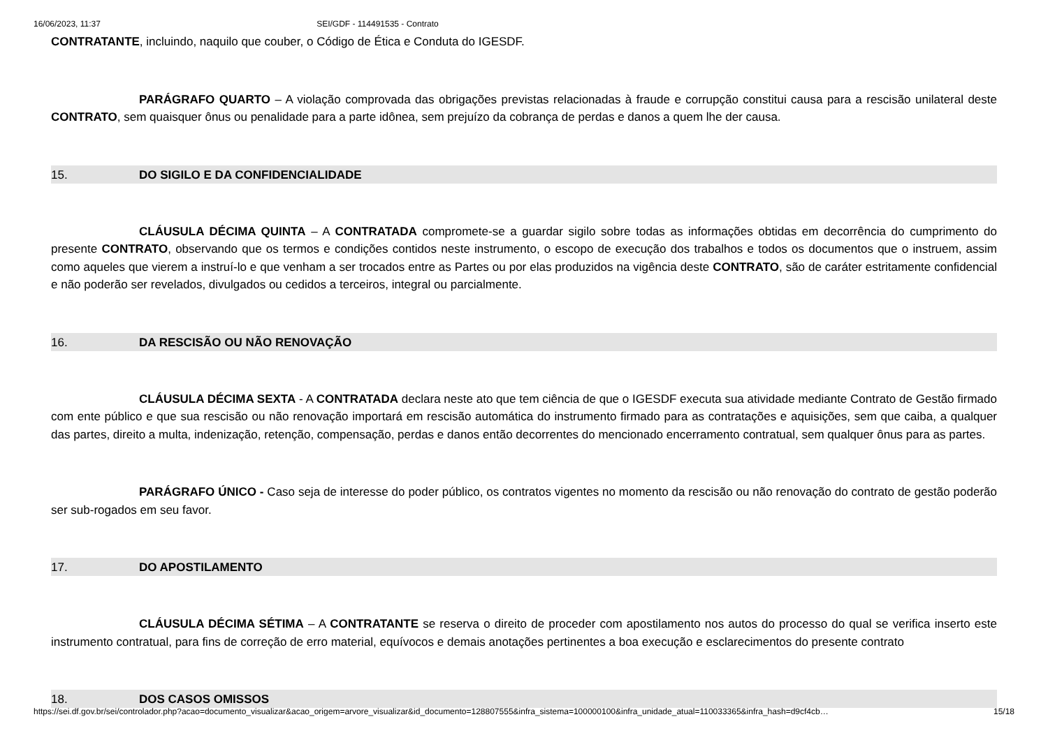16/06/2023, 11:37 SEI/GDF - 114491535 - Contrato
CONTRATANTE, incluindo, naquilo que couber, o Código de Ética e Conduta do IGESDF.
PARÁGRAFO QUARTO – A violação comprovada das obrigações previstas relacionadas à fraude e corrupção constitui causa para a rescisão unilateral deste CONTRATO, sem quaisquer ônus ou penalidade para a parte idônea, sem prejuízo da cobrança de perdas e danos a quem lhe der causa.
15. DO SIGILO E DA CONFIDENCIALIDADE
CLÁUSULA DÉCIMA QUINTA – A CONTRATADA compromete-se a guardar sigilo sobre todas as informações obtidas em decorrência do cumprimento do presente CONTRATO, observando que os termos e condições contidos neste instrumento, o escopo de execução dos trabalhos e todos os documentos que o instruem, assim como aqueles que vierem a instruí-lo e que venham a ser trocados entre as Partes ou por elas produzidos na vigência deste CONTRATO, são de caráter estritamente confidencial e não poderão ser revelados, divulgados ou cedidos a terceiros, integral ou parcialmente.
16. DA RESCISÃO OU NÃO RENOVAÇÃO
CLÁUSULA DÉCIMA SEXTA - A CONTRATADA declara neste ato que tem ciência de que o IGESDF executa sua atividade mediante Contrato de Gestão firmado com ente público e que sua rescisão ou não renovação importará em rescisão automática do instrumento firmado para as contratações e aquisições, sem que caiba, a qualquer das partes, direito a multa, indenização, retenção, compensação, perdas e danos então decorrentes do mencionado encerramento contratual, sem qualquer ônus para as partes.
PARÁGRAFO ÚNICO - Caso seja de interesse do poder público, os contratos vigentes no momento da rescisão ou não renovação do contrato de gestão poderão ser sub-rogados em seu favor.
17. DO APOSTILAMENTO
CLÁUSULA DÉCIMA SÉTIMA – A CONTRATANTE se reserva o direito de proceder com apostilamento nos autos do processo do qual se verifica inserto este instrumento contratual, para fins de correção de erro material, equívocos e demais anotações pertinentes a boa execução e esclarecimentos do presente contrato
18. DOS CASOS OMISSOS
https://sei.df.gov.br/sei/controlador.php?acao=documento_visualizar&acao_origem=arvore_visualizar&id_documento=128807555&infra_sistema=100000100&infra_unidade_atual=110033365&infra_hash=d9cf4cb… 15/18